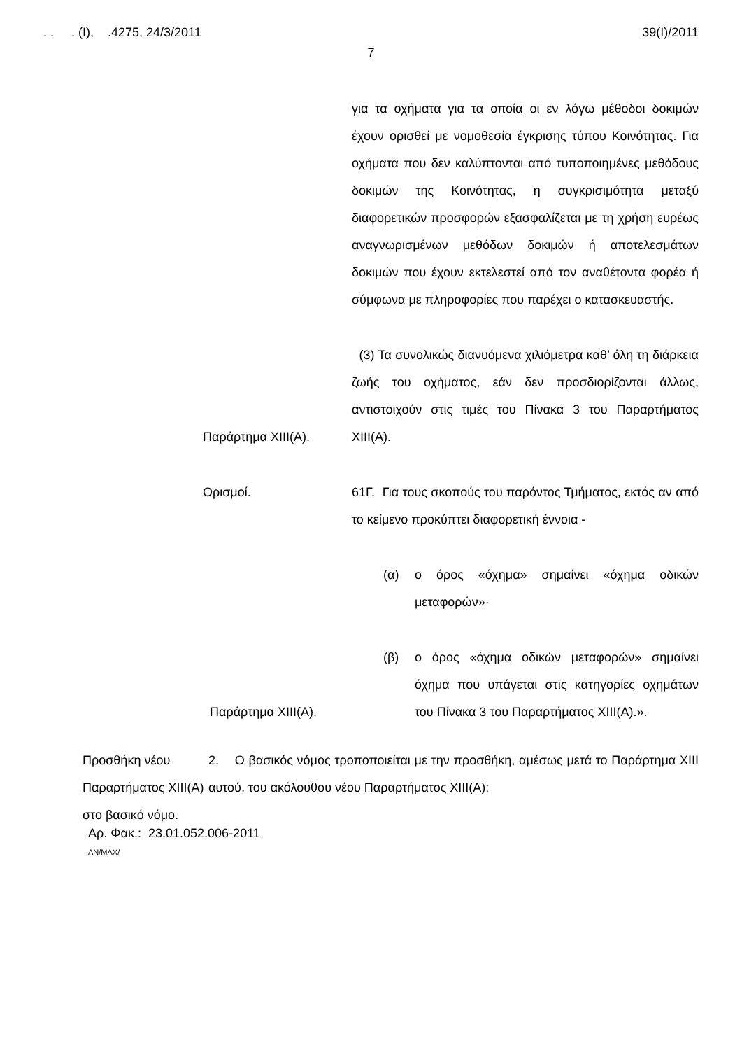. . . (Ι), .4275, 24/3/2011 39(Ι)/2011
7
για τα οχήματα για τα οποία οι εν λόγω μέθοδοι δοκιμών έχουν ορισθεί με νομοθεσία έγκρισης τύπου Κοινότητας. Για οχήματα που δεν καλύπτονται από τυποποιημένες μεθόδους δοκιμών της Κοινότητας, η συγκρισιμότητα μεταξύ διαφορετικών προσφορών εξασφαλίζεται με τη χρήση ευρέως αναγνωρισμένων μεθόδων δοκιμών ή αποτελεσμάτων δοκιμών που έχουν εκτελεστεί από τον αναθέτοντα φορέα ή σύμφωνα με πληροφορίες που παρέχει ο κατασκευαστής.
Παράρτημα ΧΙΙΙ(Α). (3) Τα συνολικώς διανυόμενα χιλιόμετρα καθ’ όλη τη διάρκεια ζωής του οχήματος, εάν δεν προσδιορίζονται άλλως, αντιστοιχούν στις τιμές του Πίνακα 3 του Παραρτήματος ΧΙΙΙ(Α).
Ορισμοί. 61Γ. Για τους σκοπούς του παρόντος Τμήματος, εκτός αν από το κείμενο προκύπτει διαφορετική έννοια -
(α) ο όρος «όχημα» σημαίνει «όχημα οδικών μεταφορών»·
Παράρτημα ΧΙΙΙ(Α). (β) ο όρος «όχημα οδικών μεταφορών» σημαίνει όχημα που υπάγεται στις κατηγορίες οχημάτων του Πίνακα 3 του Παραρτήματος ΧΙΙΙ(Α).».
Προσθήκη νέου Παραρτήματος ΧΙΙΙ(Α) στο βασικό νόμο.
2. Ο βασικός νόμος τροποποιείται με την προσθήκη, αμέσως μετά το Παράρτημα ΧΙΙΙ αυτού, του ακόλουθου νέου Παραρτήματος ΧΙΙΙ(Α):
Αρ. Φακ.: 23.01.052.006-2011
ΑΝ/ΜΑΧ/